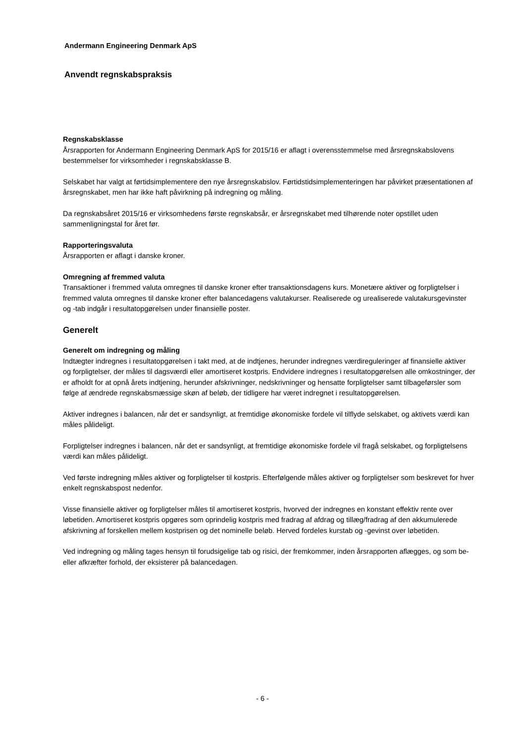Andermann Engineering Denmark ApS
Anvendt regnskabspraksis
Regnskabsklasse
Årsrapporten for Andermann Engineering Denmark ApS for 2015/16 er aflagt i overensstemmelse med årsregnskabslovens bestemmelser for virksomheder i regnskabsklasse B.
Selskabet har valgt at førtidsimplementere den nye årsregnskabslov. Førtidstidsimplementeringen har påvirket præsentationen af årsregnskabet, men har ikke haft påvirkning på indregning og måling.
Da regnskabsåret 2015/16 er virksomhedens første regnskabsår, er årsregnskabet med tilhørende noter opstillet uden sammenligningstal for året før.
Rapporteringsvaluta
Årsrapporten er aflagt i danske kroner.
Omregning af fremmed valuta
Transaktioner i fremmed valuta omregnes til danske kroner efter transaktionsdagens kurs. Monetære aktiver og forpligtelser i fremmed valuta omregnes til danske kroner efter balancedagens valutakurser. Realiserede og urealiserede valutakursgevinster og -tab indgår i resultatopgørelsen under finansielle poster.
Generelt
Generelt om indregning og måling
Indtægter indregnes i resultatopgørelsen i takt med, at de indtjenes, herunder indregnes værdireguleringer af finansielle aktiver og forpligtelser, der måles til dagsværdi eller amortiseret kostpris. Endvidere indregnes i resultatopgørelsen alle omkostninger, der er afholdt for at opnå årets indtjening, herunder afskrivninger, nedskrivninger og hensatte forpligtelser samt tilbageførsler som følge af ændrede regnskabsmæssige skøn af beløb, der tidligere har været indregnet i resultatopgørelsen.
Aktiver indregnes i balancen, når det er sandsynligt, at fremtidige økonomiske fordele vil tilflyde selskabet, og aktivets værdi kan måles pålideligt.
Forpligtelser indregnes i balancen, når det er sandsynligt, at fremtidige økonomiske fordele vil fragå selskabet, og forpligtelsens værdi kan måles pålideligt.
Ved første indregning måles aktiver og forpligtelser til kostpris. Efterfølgende måles aktiver og forpligtelser som beskrevet for hver enkelt regnskabspost nedenfor.
Visse finansielle aktiver og forpligtelser måles til amortiseret kostpris, hvorved der indregnes en konstant effektiv rente over løbetiden. Amortiseret kostpris opgøres som oprindelig kostpris med fradrag af afdrag og tillæg/fradrag af den akkumulerede afskrivning af forskellen mellem kostprisen og det nominelle beløb. Herved fordeles kurstab og -gevinst over løbetiden.
Ved indregning og måling tages hensyn til forudsigelige tab og risici, der fremkommer, inden årsrapporten aflægges, og som be- eller afkræfter forhold, der eksisterer på balancedagen.
- 6 -